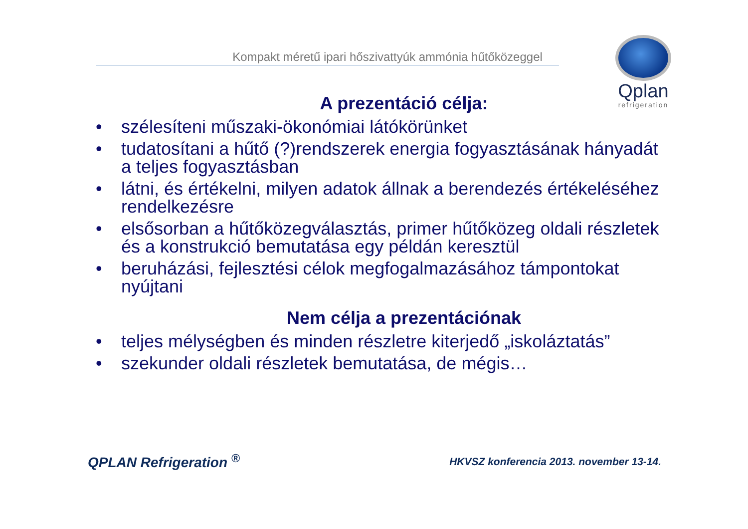Kompakt méretű ipari hőszivattyúk ammónia hűtőközeggel
Qplan
refrigeration
A prezentáció célja:
• szélesíteni műszaki-ökonómiai látókörünket
• tudatosítani a hűtő (?)rendszerek energia fogyasztásának hányadát a teljes fogyasztásban
• látni, és értékelni, milyen adatok állnak a berendezés értékeléséhez rendelkezésre
• elsősorban a hűtőközegválasztás, primer hűtőközeg oldali részletek és a konstrukció bemutatása egy példán keresztül
• beruházási, fejlesztési célok megfogalmazásához támpontokat nyújtani
Nem célja a prezentációnak
• teljes mélységben és minden részletre kiterjedő „iskoláztatás”
• szekunder oldali részletek bemutatása, de mégis…
QPLAN Refrigeration <sup>®</sup>
HKVSZ konferencia 2013. november 13-14.